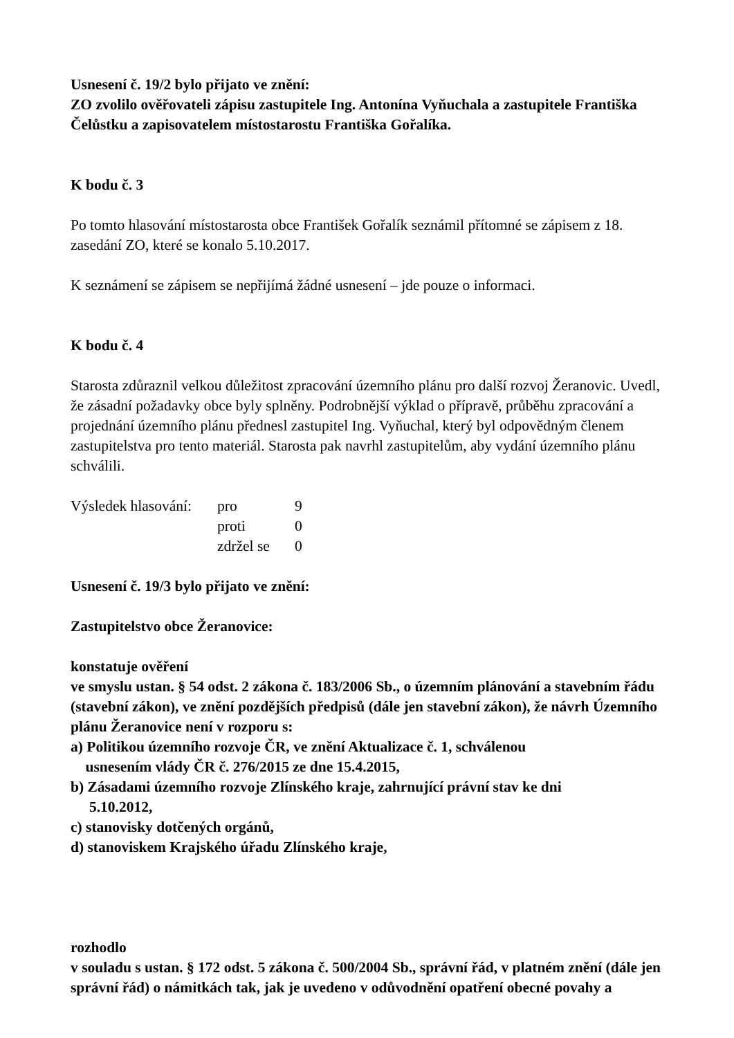Usnesení č. 19/2 bylo přijato ve znění:
ZO zvolilo ověřovateli zápisu zastupitele Ing. Antonína Vyňuchala a zastupitele Františka Čelůstku a zapisovatelem místostarostu Františka Gořalíka.
K bodu č. 3
Po tomto hlasování místostarosta obce František Gořalík seznámil přítomné se zápisem z 18. zasedání ZO, které se konalo 5.10.2017.
K seznámení se zápisem se nepřijímá žádné usnesení – jde pouze o informaci.
K bodu č. 4
Starosta zdůraznil velkou důležitost zpracování územního plánu pro další rozvoj Žeranovic. Uvedl, že zásadní požadavky obce byly splněny. Podrobnější výklad o přípravě, průběhu zpracování a projednání územního plánu přednesl zastupitel Ing. Vyňuchal, který byl odpovědným členem zastupitelstva pro tento materiál. Starosta pak navrhl zastupitelům, aby vydání územního plánu schválili.
| Výsledek hlasování: | pro | 9 |
| | proti | 0 |
| | zdržel se | 0 |
Usnesení č. 19/3 bylo přijato ve znění:
Zastupitelstvo obce Žeranovice:
konstatuje ověření
ve smyslu ustan. § 54 odst. 2 zákona č. 183/2006 Sb., o územním plánování a stavebním řádu (stavební zákon), ve znění pozdějších předpisů (dále jen stavební zákon), že návrh Územního plánu Žeranovice není v rozporu s:
a) Politikou územního rozvoje ČR, ve znění Aktualizace č. 1, schválenou
usnesením vlády ČR č. 276/2015 ze dne 15.4.2015,
b) Zásadami územního rozvoje Zlínského kraje, zahrnující právní stav ke dni
5.10.2012,
c) stanovisky dotčených orgánů,
d) stanoviskem Krajského úřadu Zlínského kraje,
rozhodlo
v souladu s ustan. § 172 odst. 5 zákona č. 500/2004 Sb., správní řád, v platném znění (dále jen správní řád) o námitkách tak, jak je uvedeno v odůvodnění opatření obecné povahy a